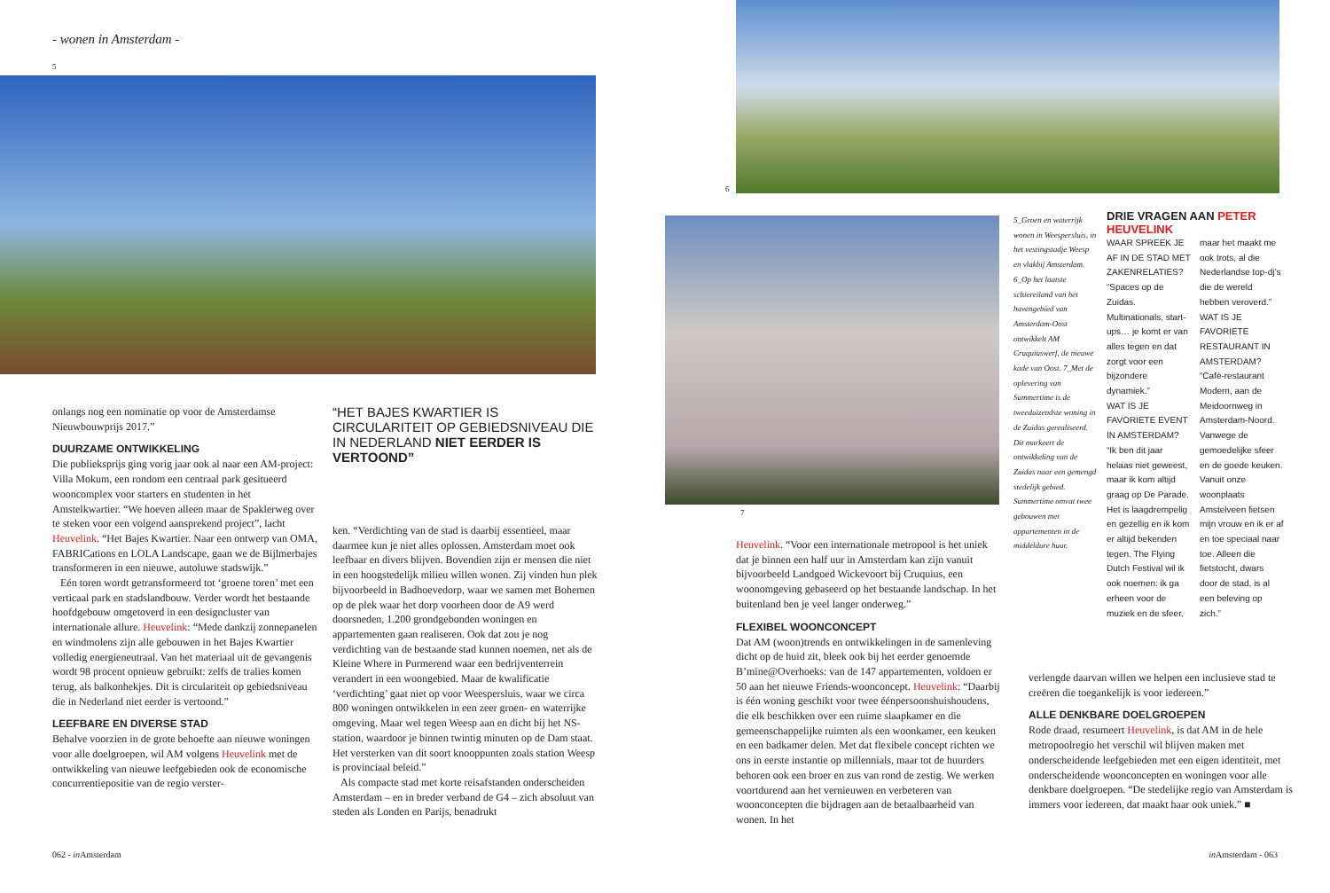- wonen in Amsterdam -
5
onlangs nog een nominatie op voor de Amsterdamse Nieuwbouwprijs 2017.”
DUURZAME ONTWIKKELING
Die publieksprijs ging vorig jaar ook al naar een AM-project: Villa Mokum, een rondom een centraal park gesitueerd wooncomplex voor starters en studenten in het Amstelkwartier. “We hoeven alleen maar de Spaklerweg over te steken voor een volgend aansprekend project”, lacht Heuvelink. “Het Bajes Kwartier. Naar een ontwerp van OMA, FABRICations en LOLA Landscape, gaan we de Bijlmerbajes transformeren in een nieuwe, autoluwe stadswijk.”
Eén toren wordt getransformeerd tot ‘groene toren’ met een verticaal park en stadslandbouw. Verder wordt het bestaande hoofdgebouw omgetoverd in een designcluster van internationale allure. Heuvelink: “Mede dankzij zonnepanelen en windmolens zijn alle gebouwen in het Bajes Kwartier volledig energieneutraal. Van het materiaal uit de gevangenis wordt 98 procent opnieuw gebruikt: zelfs de tralies komen terug, als balkonhekjes. Dit is circulariteit op gebiedsniveau die in Nederland niet eerder is vertoond.”
LEEFBARE EN DIVERSE STAD
Behalve voorzien in de grote behoefte aan nieuwe woningen voor alle doelgroepen, wil AM volgens Heuvelink met de ontwikkeling van nieuwe leefgebieden ook de economische concurrentiepositie van de regio verster-
“HET BAJES KWARTIER IS CIRCULARITEIT OP GEBIEDSNIVEAU DIE IN NEDERLAND NIET EERDER IS VERTOOND”
ken. “Verdichting van de stad is daarbij essentieel, maar daarmee kun je niet alles oplossen. Amsterdam moet ook leefbaar en divers blijven. Bovendien zijn er mensen die niet in een hoogstedelijk milieu willen wonen. Zij vinden hun plek bijvoorbeeld in Badhoevedorp, waar we samen met Bohemen op de plek waar het dorp voorheen door de A9 werd doorsneden, 1.200 grondgebonden woningen en appartementen gaan realiseren. Ook dat zou je nog verdichting van de bestaande stad kunnen noemen, net als de Kleine Where in Purmerend waar een bedrijventerrein verandert in een woongebied. Maar de kwalificatie ‘verdichting’ gaat niet op voor Weespersluis, waar we circa 800 woningen ontwikkelen in een zeer groen- en waterrijke omgeving. Maar wel tegen Weesp aan en dicht bij het NS-station, waardoor je binnen twintig minuten op de Dam staat. Het versterken van dit soort knooppunten zoals station Weesp is provinciaal beleid.”
Als compacte stad met korte reisafstanden onderscheiden Amsterdam – en in breder verband de G4 – zich absoluut van steden als Londen en Parijs, benadrukt
062 - in Amsterdam
6
7
5_Groen en waterrijk wonen in Weespersluis, in het vestingstadje Weesp en vlakbij Amsterdam. 6_Op het laatste schiereiland van het havengebied van Amsterdam-Oost ontwikkelt AM Cruquiuswerf, de nieuwe kade van Oost. 7_Met de oplevering van Summertime is de tweeduizendste woning in de Zuidas gerealiseerd. Dit markeert de ontwikkeling van de Zuidas naar een gemengd stedelijk gebied. Summertime omvat twee gebouwen met appartementen in de middeldure huur.
DRIE VRAGEN AAN PETER HEUVELINK
WAAR SPREEK JE AF IN DE STAD MET ZAKENRELATIES?
“Spaces op de Zuidas. Multinationals, start-ups… je komt er van alles tegen en dat zorgt voor een bijzondere dynamiek.”
WAT IS JE FAVORIETE EVENT IN AMSTERDAM?
“Ik ben dit jaar helaas niet geweest, maar ik kom altijd graag op De Parade. Het is laagdrempelig en gezellig en ik kom er altijd bekenden tegen. The Flying Dutch Festival wil ik ook noemen: ik ga erheen voor de muziek en de sfeer, maar het maakt me ook trots, al die Nederlandse top-dj’s die de wereld hebben veroverd.”
WAT IS JE FAVORIETE RESTAURANT IN AMSTERDAM?
“Café-restaurant Modern, aan de Meidoornweg in Amsterdam-Noord. Vanwege de gemoedelijke sfeer en de goede keuken. Vanuit onze woonplaats Amstelveen fietsen mijn vrouw en ik er af en toe speciaal naar toe. Alleen die fietstocht, dwars door de stad, is al een beleving op zich.”
Heuvelink. “Voor een internationale metropool is het uniek dat je binnen een half uur in Amsterdam kan zijn vanuit bijvoorbeeld Landgoed Wickevoort bij Cruquius, een woonomgeving gebaseerd op het bestaande landschap. In het buitenland ben je veel langer onderweg.”
FLEXIBEL WOONCONCEPT
Dat AM (woon)trends en ontwikkelingen in de samenleving dicht op de huid zit, bleek ook bij het eerder genoemde B’mine@Overhoeks: van de 147 appartementen, voldoen er 50 aan het nieuwe Friends-woonconcept. Heuvelink: “Daarbij is één woning geschikt voor twee éénpersoonshuishoudens, die elk beschikken over een ruime slaapkamer en die gemeenschappelijke ruimten als een woonkamer, een keuken en een badkamer delen. Met dat flexibele concept richten we ons in eerste instantie op millennials, maar tot de huurders behoren ook een broer en zus van rond de zestig. We werken voortdurend aan het vernieuwen en verbeteren van woonconcepten die bijdragen aan de betaalbaarheid van wonen. In het
verlengde daarvan willen we helpen een inclusieve stad te creëren die toegankelijk is voor iedereen.”
ALLE DENKBARE DOELGROEPEN
Rode draad, resumeert Heuvelink, is dat AM in de hele metropoolregio het verschil wil blijven maken met onderscheidende leefgebieden met een eigen identiteit, met onderscheidende woonconcepten en woningen voor alle denkbare doelgroepen. “De stedelijke regio van Amsterdam is immers voor iedereen, dat maakt haar ook uniek.” ■
in Amsterdam - 063